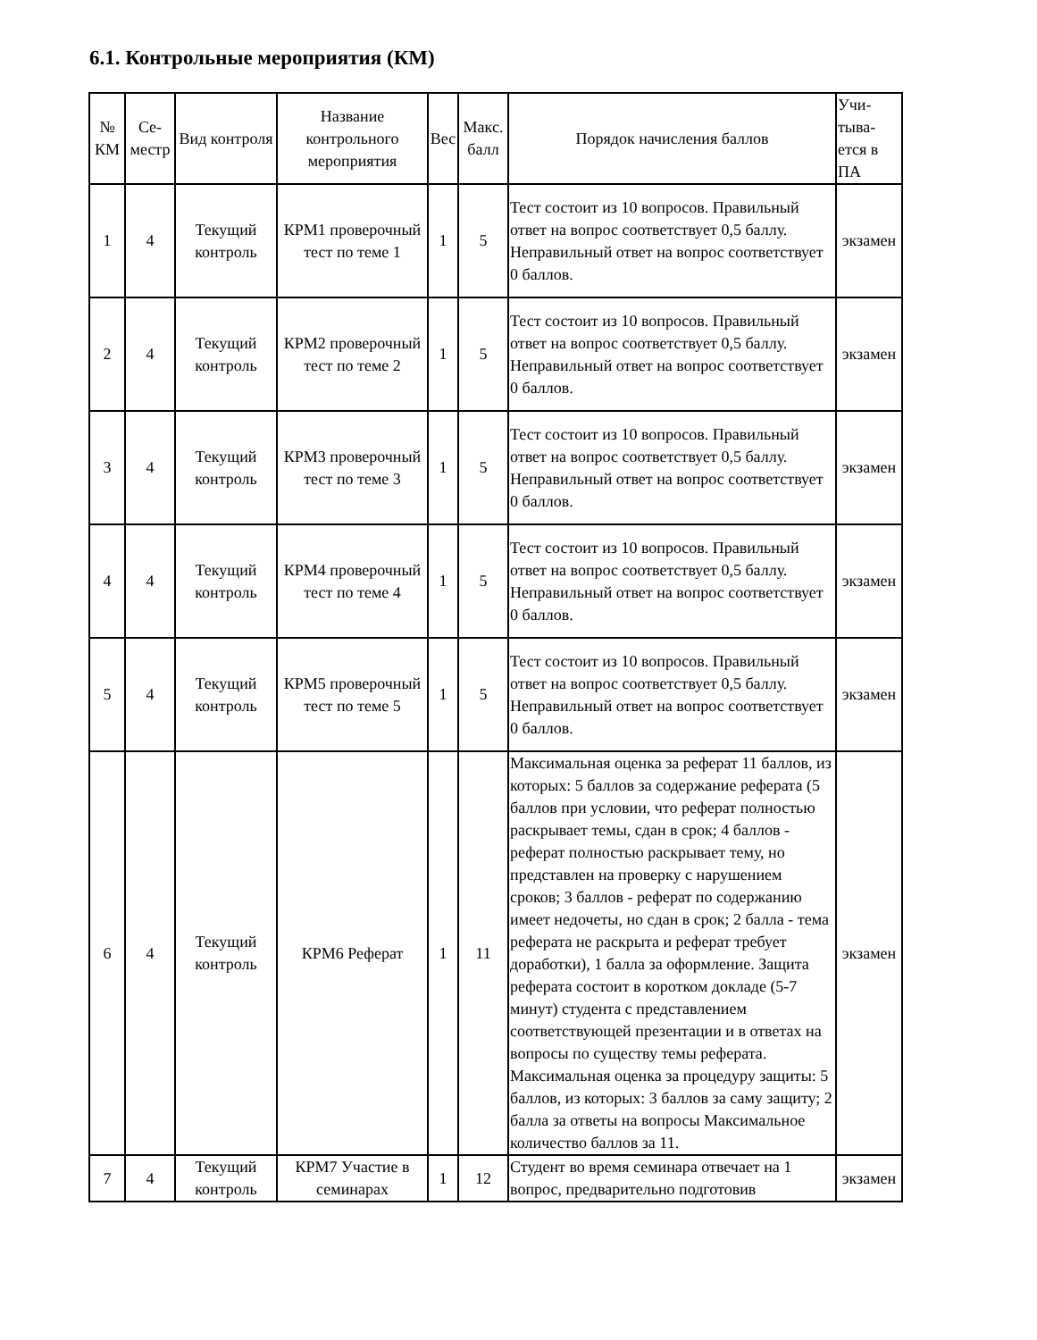6.1. Контрольные мероприятия (КМ)
| № КМ | Се-местр | Вид контроля | Название контрольного мероприятия | Вес | Макс. балл | Порядок начисления баллов | Учи-тыва-ется в ПА |
| --- | --- | --- | --- | --- | --- | --- | --- |
| 1 | 4 | Текущий контроль | КРМ1 проверочный тест по теме 1 | 1 | 5 | Тест состоит из 10 вопросов. Правильный ответ на вопрос соответствует 0,5 баллу. Неправильный ответ на вопрос соответствует 0 баллов. | экзамен |
| 2 | 4 | Текущий контроль | КРМ2 проверочный тест по теме 2 | 1 | 5 | Тест состоит из 10 вопросов. Правильный ответ на вопрос соответствует 0,5 баллу. Неправильный ответ на вопрос соответствует 0 баллов. | экзамен |
| 3 | 4 | Текущий контроль | КРМ3 проверочный тест по теме 3 | 1 | 5 | Тест состоит из 10 вопросов. Правильный ответ на вопрос соответствует 0,5 баллу. Неправильный ответ на вопрос соответствует 0 баллов. | экзамен |
| 4 | 4 | Текущий контроль | КРМ4 проверочный тест по теме 4 | 1 | 5 | Тест состоит из 10 вопросов. Правильный ответ на вопрос соответствует 0,5 баллу. Неправильный ответ на вопрос соответствует 0 баллов. | экзамен |
| 5 | 4 | Текущий контроль | КРМ5 проверочный тест по теме 5 | 1 | 5 | Тест состоит из 10 вопросов. Правильный ответ на вопрос соответствует 0,5 баллу. Неправильный ответ на вопрос соответствует 0 баллов. | экзамен |
| 6 | 4 | Текущий контроль | КРМ6 Реферат | 1 | 11 | Максимальная оценка за реферат 11 баллов, из которых: 5 баллов за содержание реферата (5 баллов при условии, что реферат полностью раскрывает темы, сдан в срок; 4 баллов - реферат полностью раскрывает тему, но представлен на проверку с нарушением сроков; 3 баллов - реферат по содержанию имеет недочеты, но сдан в срок; 2 балла - тема реферата не раскрыта и реферат требует доработки), 1 балла за оформление. Защита реферата состоит в коротком докладе (5-7 минут) студента с представлением соответствующей презентации и в ответах на вопросы по существу темы реферата. Максимальная оценка за процедуру защиты: 5 баллов, из которых: 3 баллов за саму защиту; 2 балла за ответы на вопросы Максимальное количество баллов за 11. | экзамен |
| 7 | 4 | Текущий контроль | КРМ7 Участие в семинарах | 1 | 12 | Студент во время семинара отвечает на 1 вопрос, предварительно подготовив | экзамен |